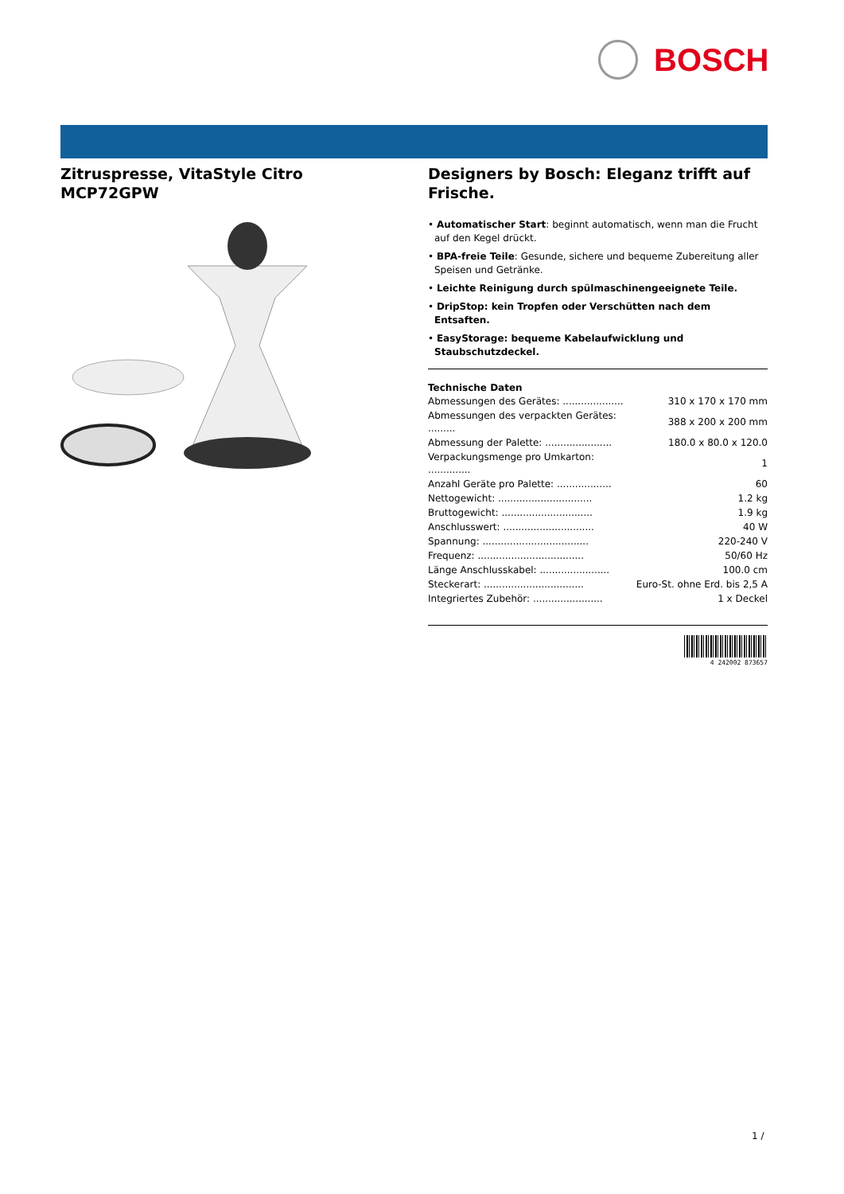BOSCH
Zitruspresse, VitaStyle Citro MCP72GPW
Designers by Bosch: Eleganz trifft auf Frische.
• Automatischer Start: beginnt automatisch, wenn man die Frucht auf den Kegel drückt.
• BPA-freie Teile: Gesunde, sichere und bequeme Zubereitung aller Speisen und Getränke.
• Leichte Reinigung durch spülmaschinengeeignete Teile.
• DripStop: kein Tropfen oder Verschütten nach dem Entsaften.
• EasyStorage: bequeme Kabelaufwicklung und Staubschutzdeckel.
Technische Daten
| Abmessungen des Gerätes: .................... | 310 x 170 x 170 mm |
| Abmessungen des verpackten Gerätes: ......... | 388 x 200 x 200 mm |
| Abmessung der Palette: ...................... | 180.0 x 80.0 x 120.0 |
| Verpackungsmenge pro Umkarton: .............. | 1 |
| Anzahl Geräte pro Palette: .................. | 60 |
| Nettogewicht: ............................... | 1.2 kg |
| Bruttogewicht: .............................. | 1.9 kg |
| Anschlusswert: .............................. | 40 W |
| Spannung: ................................... | 220-240 V |
| Frequenz: ................................... | 50/60 Hz |
| Länge Anschlusskabel: ....................... | 100.0 cm |
| Steckerart: ................................. | Euro-St. ohne Erd. bis 2,5 A |
| Integriertes Zubehör: ....................... | 1 x Deckel |
4 242002 873657
1 /